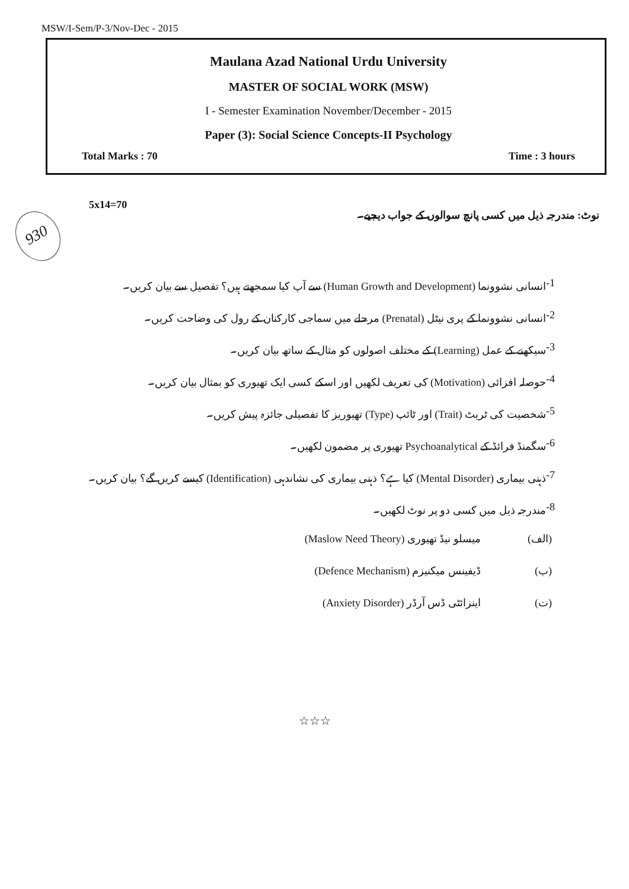MSW/I-Sem/P-3/Nov-Dec - 2015
Maulana Azad National Urdu University
MASTER OF SOCIAL WORK (MSW)
I - Semester Examination November/December - 2015
Paper (3): Social Science Concepts-II Psychology
Total Marks : 70 Time : 3 hours
930
5x14=70 نوٹ: مندرجہ ذیل میں کسی پانچ سوالوں کے جواب دیجیے۔
-1 انسانی نشوونما (Human Growth and Development) سے آپ کیا سمجھتے ہیں؟ تفصیل سے بیان کریں۔
-2 انسانی نشوونما کے پری نیٹل (Prenatal) مرحلے میں سماجی کارکنان کے رول کی وضاحت کریں۔
-3 سیکھنے کے عمل (Learning) کے مختلف اصولوں کو مثال کے ساتھ بیان کریں۔
-4 حوصلہ افزائی (Motivation) کی تعریف لکھیں اور اسکے کسی ایک تھیوری کو بمثال بیان کریں۔
-5 شخصیت کی ٹریٹ (Trait) اور ٹائپ (Type) تھیوریز کا تفصیلی جائزہ پیش کریں۔
-6 سگمنڈ فرائڈ کے Psychoanalytical تھیوری پر مضمون لکھیں۔
-7 ذہنی بیماری (Mental Disorder) کیا ہے؟ ذہنی بیماری کی نشاندہی (Identification) کیسے کریں گے؟ بیان کریں۔
-8 مندرجہ ذیل میں کسی دو پر نوٹ لکھیں۔
(الف) میسلو نیڈ تھیوری (Maslow Need Theory)
(ب) ڈیفینس میکنیزم (Defence Mechanism)
(ت) اینزائٹی ڈس آرڈر (Anxiety Disorder)
☆☆☆